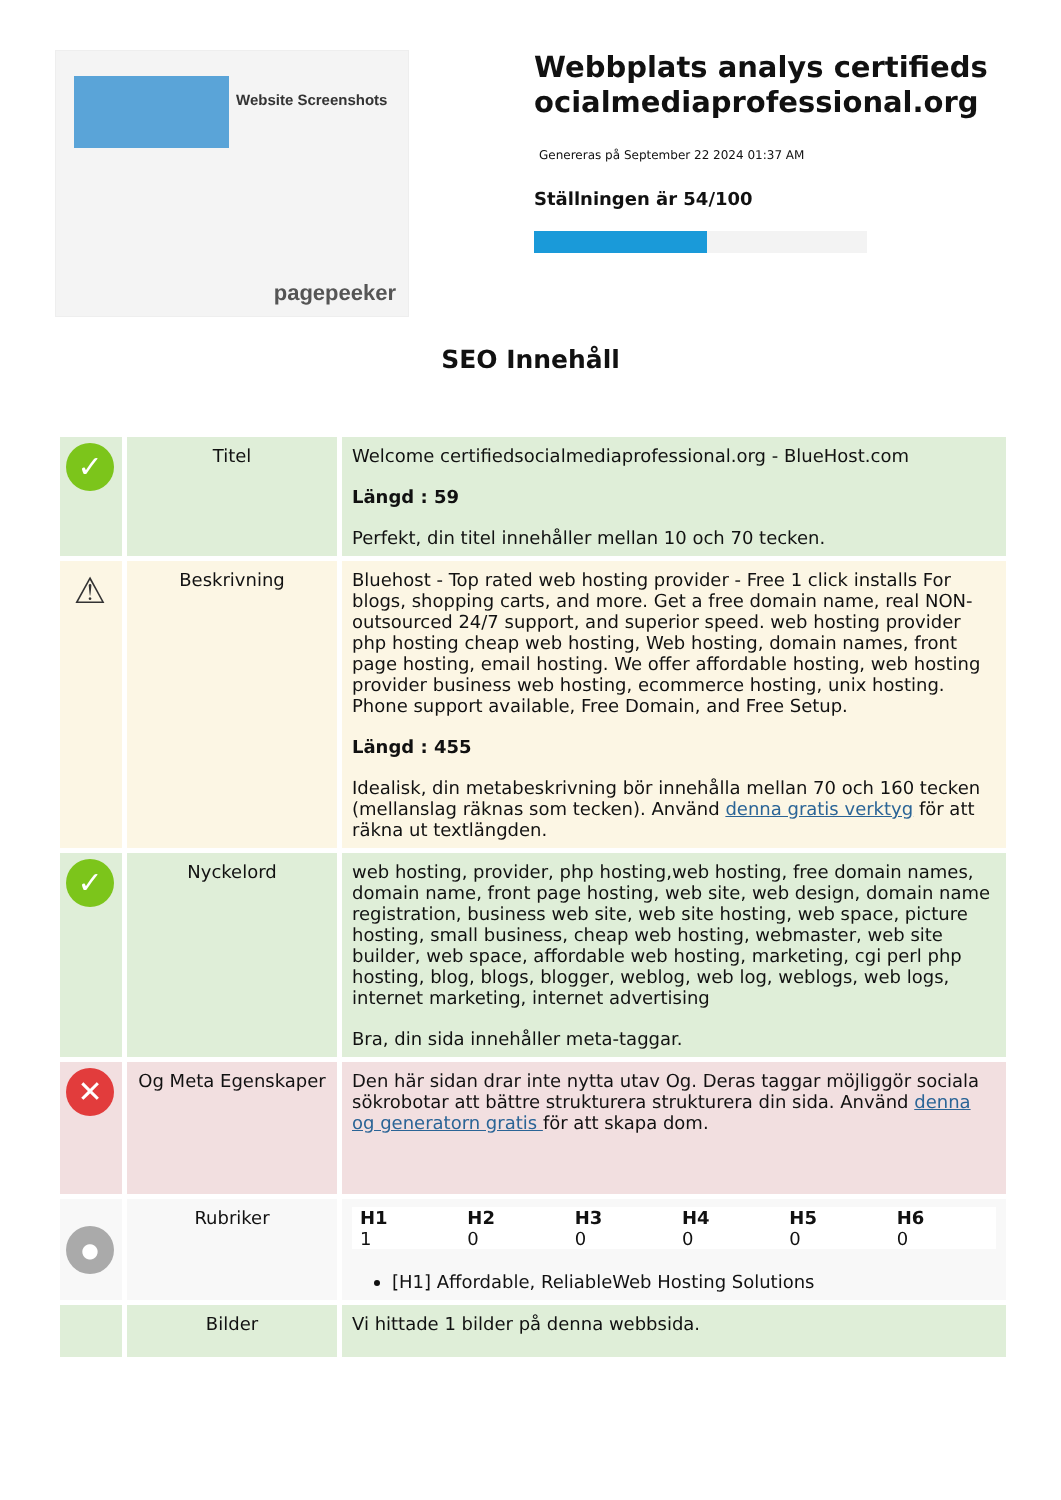Website Screenshots
pagepeeker
Webbplats analys certifiedsocialmediaprofessional.org
Genereras på September 22 2024 01:37 AM
Ställningen är 54/100
SEO Innehåll
| ✓ | Titel | Welcome certifiedsocialmediaprofessional.org - BlueHost.com Längd : 59 Perfekt, din titel innehåller mellan 10 och 70 tecken. |
| ⚠ | Beskrivning | Bluehost - Top rated web hosting provider - Free 1 click installs For blogs, shopping carts, and more. Get a free domain name, real NON-outsourced 24/7 support, and superior speed. web hosting provider php hosting cheap web hosting, Web hosting, domain names, front page hosting, email hosting. We offer affordable hosting, web hosting provider business web hosting, ecommerce hosting, unix hosting. Phone support available, Free Domain, and Free Setup. Längd : 455 Idealisk, din metabeskrivning bör innehålla mellan 70 och 160 tecken (mellanslag räknas som tecken). Använd denna gratis verktyg för att räkna ut textlängden. |
| ✓ | Nyckelord | web hosting, provider, php hosting,web hosting, free domain names, domain name, front page hosting, web site, web design, domain name registration, business web site, web site hosting, web space, picture hosting, small business, cheap web hosting, webmaster, web site builder, web space, affordable web hosting, marketing, cgi perl php hosting, blog, blogs, blogger, weblog, web log, weblogs, web logs, internet marketing, internet advertising Bra, din sida innehåller meta-taggar. |
| ✕ | Og Meta Egenskaper | Den här sidan drar inte nytta utav Og. Deras taggar möjliggör sociala sökrobotar att bättre strukturera strukturera din sida. Använd denna og generatorn gratis för att skapa dom. |
| ● | Rubriker | / H1 / H2 / H3 / H4 / H5 / H6 / / 1 / 0 / 0 / 0 / 0 / 0 / [H1] Affordable, ReliableWeb Hosting Solutions |
| | Bilder | Vi hittade 1 bilder på denna webbsida. |